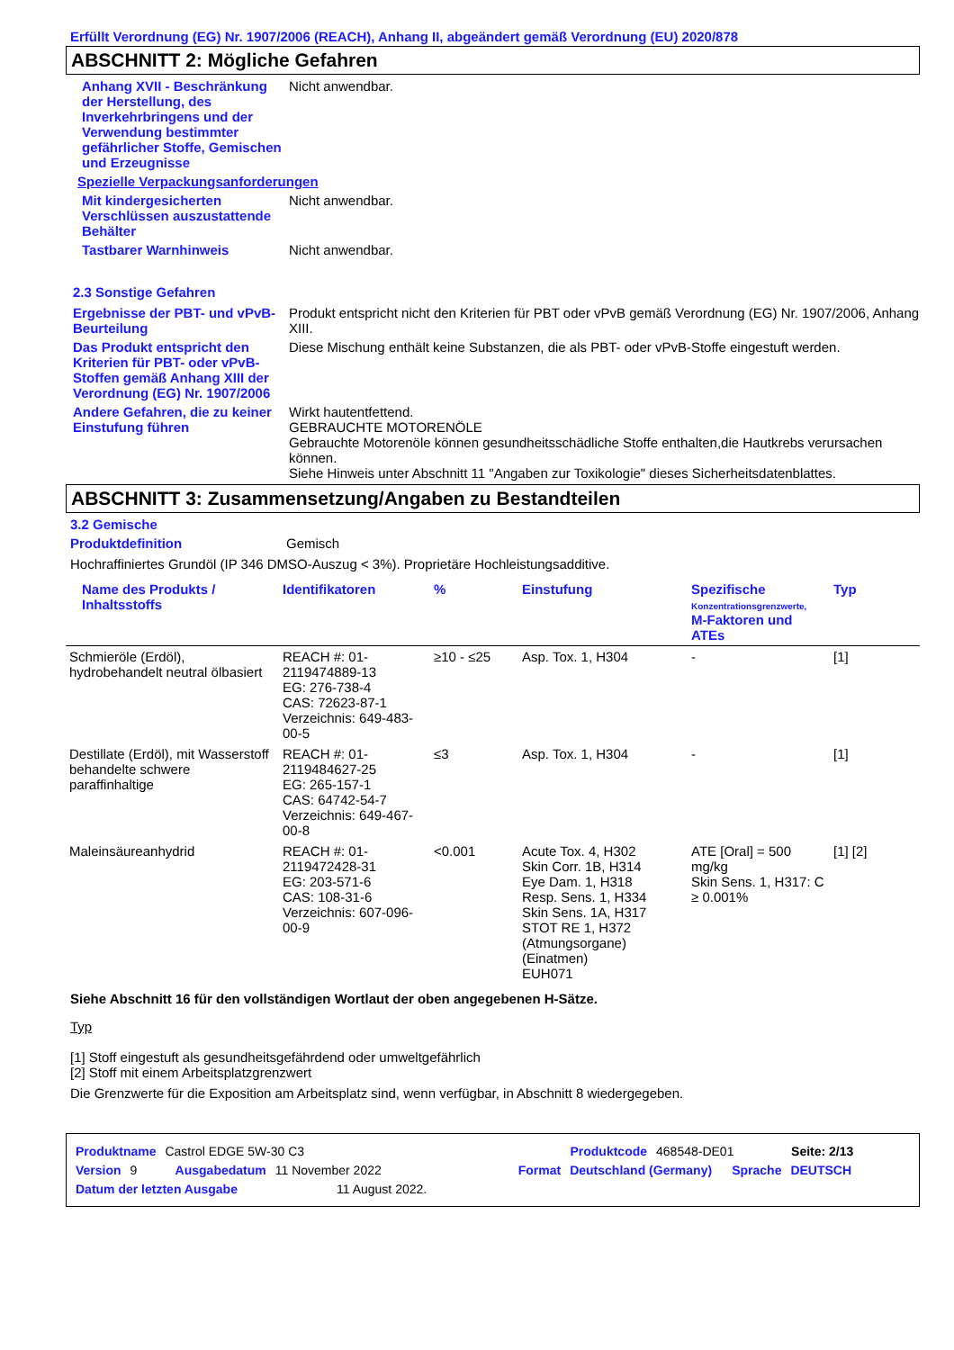Erfüllt Verordnung (EG) Nr. 1907/2006 (REACH), Anhang II, abgeändert gemäß Verordnung (EU) 2020/878
ABSCHNITT 2: Mögliche Gefahren
Anhang XVII - Beschränkung der Herstellung, des Inverkehrbringens und der Verwendung bestimmter gefährlicher Stoffe, Gemischen und Erzeugnisse
Nicht anwendbar.
Spezielle Verpackungsanforderungen
Mit kindergesicherten Verschlüssen auszustattende Behälter
Nicht anwendbar.
Tastbarer Warnhinweis Nicht anwendbar.
2.3 Sonstige Gefahren
Ergebnisse der PBT- und vPvB-Beurteilung
Produkt entspricht nicht den Kriterien für PBT oder vPvB gemäß Verordnung (EG) Nr. 1907/2006, Anhang XIII.
Das Produkt entspricht den Kriterien für PBT- oder vPvB-Stoffen gemäß Anhang XIII der Verordnung (EG) Nr. 1907/2006
Diese Mischung enthält keine Substanzen, die als PBT- oder vPvB-Stoffe eingestuft werden.
Andere Gefahren, die zu keiner Einstufung führen
Wirkt hautentfettend.
GEBRAUCHTE MOTORENÖLE
Gebrauchte Motorenöle können gesundheitsschädliche Stoffe enthalten,die Hautkrebs verursachen können.
Siehe Hinweis unter Abschnitt 11 "Angaben zur Toxikologie" dieses Sicherheitsdatenblattes.
ABSCHNITT 3: Zusammensetzung/Angaben zu Bestandteilen
3.2 Gemische
Produktdefinition Gemisch
Hochraffiniertes Grundöl (IP 346 DMSO-Auszug < 3%). Proprietäre Hochleistungsadditive.
| Name des Produkts / Inhaltsstoffs | Identifikatoren | % | Einstufung | Spezifische Konzentrationsgrenzwerte, M-Faktoren und ATEs | Typ |
| --- | --- | --- | --- | --- | --- |
| Schmieröle (Erdöl), hydrobehandelt neutral ölbasiert | REACH #: 01-2119474889-13 EG: 276-738-4 CAS: 72623-87-1 Verzeichnis: 649-483-00-5 | ≥10 - ≤25 | Asp. Tox. 1, H304 | - | [1] |
| Destillate (Erdöl), mit Wasserstoff behandelte schwere paraffinhaltige | REACH #: 01-2119484627-25 EG: 265-157-1 CAS: 64742-54-7 Verzeichnis: 649-467-00-8 | ≤3 | Asp. Tox. 1, H304 | - | [1] |
| Maleinsäureanhydrid | REACH #: 01-2119472428-31 EG: 203-571-6 CAS: 108-31-6 Verzeichnis: 607-096-00-9 | <0.001 | Acute Tox. 4, H302 Skin Corr. 1B, H314 Eye Dam. 1, H318 Resp. Sens. 1, H334 Skin Sens. 1A, H317 STOT RE 1, H372 (Atmungsorgane) (Einatmen) EUH071 | ATE [Oral] = 500 mg/kg Skin Sens. 1, H317: C ≥ 0.001% | [1] [2] |
Siehe Abschnitt 16 für den vollständigen Wortlaut der oben angegebenen H-Sätze.
Typ
[1] Stoff eingestuft als gesundheitsgefährdend oder umweltgefährlich
[2] Stoff mit einem Arbeitsplatzgrenzwert
Die Grenzwerte für die Exposition am Arbeitsplatz sind, wenn verfügbar, in Abschnitt 8 wiedergegeben.
Produktname Castrol EDGE 5W-30 C3 Produktcode 468548-DE01 Seite: 2/13
Version 9 Ausgabedatum 11 November 2022 Format Deutschland (Germany) Sprache DEUTSCH
Datum der letzten Ausgabe 11 August 2022.